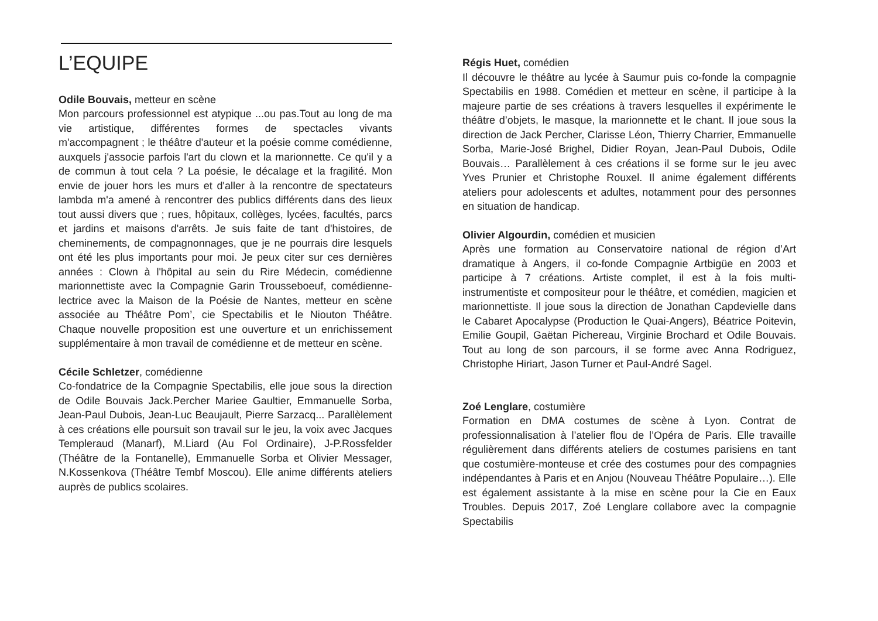L’EQUIPE
Odile Bouvais, metteur en scène
Mon parcours professionnel est atypique ...ou pas.Tout au long de ma vie artistique, différentes formes de spectacles vivants m'accompagnent ; le théâtre d'auteur et la poésie comme comédienne, auxquels j'associe parfois l'art du clown et la marionnette. Ce qu'il y a de commun à tout cela ? La poésie, le décalage et la fragilité. Mon envie de jouer hors les murs et d'aller à la rencontre de spectateurs lambda m'a amené à rencontrer des publics différents dans des lieux tout aussi divers que ; rues, hôpitaux, collèges, lycées, facultés, parcs et jardins et maisons d'arrêts. Je suis faite de tant d'histoires, de cheminements, de compagnonnages, que je ne pourrais dire lesquels ont été les plus importants pour moi. Je peux citer sur ces dernières années : Clown à l'hôpital au sein du Rire Médecin, comédienne marionnettiste avec la Compagnie Garin Trousseboeuf, comédienne-lectrice avec la Maison de la Poésie de Nantes, metteur en scène associée au Théâtre Pom’, cie Spectabilis et le Niouton Théâtre. Chaque nouvelle proposition est une ouverture et un enrichissement supplémentaire à mon travail de comédienne et de metteur en scène.
Cécile Schletzer, comédienne
Co-fondatrice de la Compagnie Spectabilis, elle joue sous la direction de Odile Bouvais Jack.Percher Mariee Gaultier, Emmanuelle Sorba, Jean-Paul Dubois, Jean-Luc Beaujault, Pierre Sarzacq... Parallèlement à ces créations elle poursuit son travail sur le jeu, la voix avec Jacques Templeraud (Manarf), M.Liard (Au Fol Ordinaire), J-P.Rossfelder (Théâtre de la Fontanelle), Emmanuelle Sorba et Olivier Messager, N.Kossenkova (Théâtre Tembf Moscou). Elle anime différents ateliers auprès de publics scolaires.
Régis Huet, comédien
Il découvre le théâtre au lycée à Saumur puis co-fonde la compagnie Spectabilis en 1988. Comédien et metteur en scène, il participe à la majeure partie de ses créations à travers lesquelles il expérimente le théâtre d’objets, le masque, la marionnette et le chant. Il joue sous la direction de Jack Percher, Clarisse Léon, Thierry Charrier, Emmanuelle Sorba, Marie-José Brighel, Didier Royan, Jean-Paul Dubois, Odile Bouvais… Parallèlement à ces créations il se forme sur le jeu avec Yves Prunier et Christophe Rouxel. Il anime également différents ateliers pour adolescents et adultes, notamment pour des personnes en situation de handicap.
Olivier Algourdin, comédien et musicien
Après une formation au Conservatoire national de région d’Art dramatique à Angers, il co-fonde Compagnie Artbigüe en 2003 et participe à 7 créations. Artiste complet, il est à la fois multi-instrumentiste et compositeur pour le théâtre, et comédien, magicien et marionnettiste. Il joue sous la direction de Jonathan Capdevielle dans le Cabaret Apocalypse (Production le Quai-Angers), Béatrice Poitevin, Emilie Goupil, Gaëtan Pichereau, Virginie Brochard et Odile Bouvais. Tout au long de son parcours, il se forme avec Anna Rodriguez, Christophe Hiriart, Jason Turner et Paul-André Sagel.
Zoé Lenglare, costumière
Formation en DMA costumes de scène à Lyon. Contrat de professionnalisation à l’atelier flou de l’Opéra de Paris. Elle travaille régulièrement dans différents ateliers de costumes parisiens en tant que costumière-monteuse et crée des costumes pour des compagnies indépendantes à Paris et en Anjou (Nouveau Théâtre Populaire…). Elle est également assistante à la mise en scène pour la Cie en Eaux Troubles. Depuis 2017, Zoé Lenglare collabore avec la compagnie Spectabilis